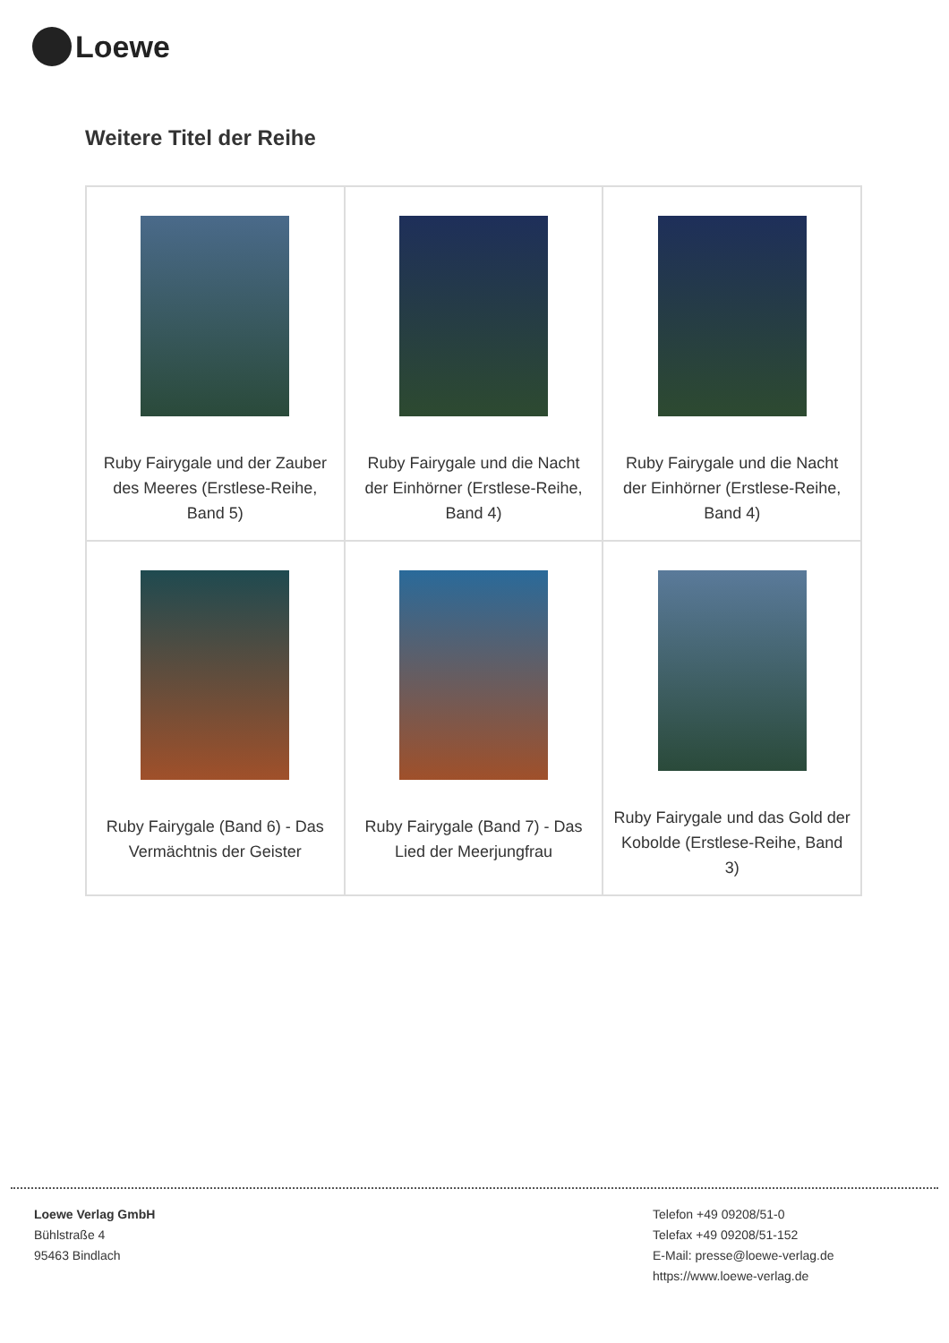Loewe
Weitere Titel der Reihe
| Ruby Fairygale und der Zauber des Meeres (Erstlese-Reihe, Band 5) | Ruby Fairygale und die Nacht der Einhörner (Erstlese-Reihe, Band 4) | Ruby Fairygale und die Nacht der Einhörner (Erstlese-Reihe, Band 4) |
| Ruby Fairygale (Band 6) - Das Vermächtnis der Geister | Ruby Fairygale (Band 7) - Das Lied der Meerjungfrau | Ruby Fairygale und das Gold der Kobolde (Erstlese-Reihe, Band 3) |
Loewe Verlag GmbH
Bühlstraße 4
95463 Bindlach
Telefon +49 09208/51-0
Telefax +49 09208/51-152
E-Mail: presse@loewe-verlag.de
https://www.loewe-verlag.de